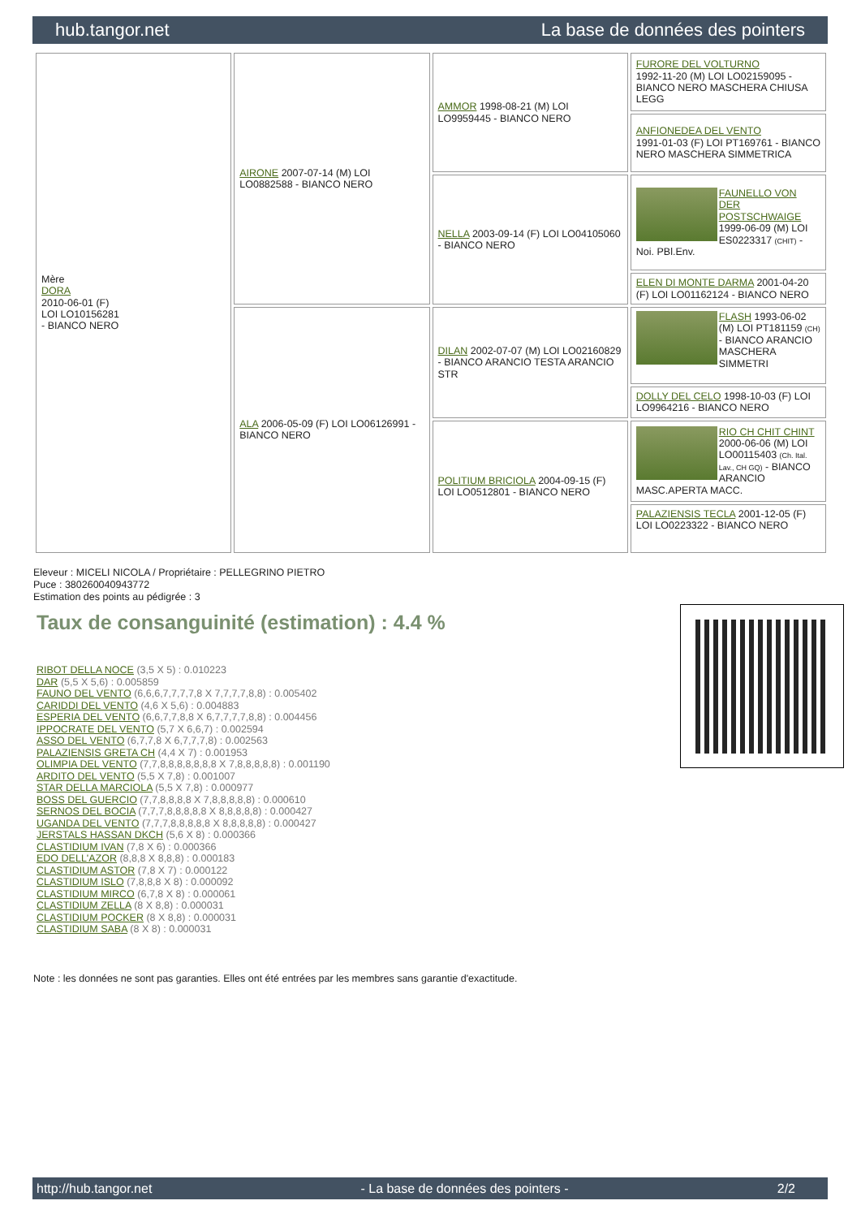hub.tangor.net La base de données des pointers
| Mère DORA 2010-06-01 (F) LOI LO10156281 - BIANCO NERO | AIRONE 2007-07-14 (M) LOI LO0882588 - BIANCO NERO | AMMOR 1998-08-21 (M) LOI LO9959445 - BIANCO NERO | FURORE DEL VOLTURNO 1992-11-20 (M) LOI LO02159095 - BIANCO NERO MASCHERA CHIUSA LEGG |
| | | | ANFIONEDEA DEL VENTO 1991-01-03 (F) LOI PT169761 - BIANCO NERO MASCHERA SIMMETRICA |
| | | NELLA 2003-09-14 (F) LOI LO04105060 - BIANCO NERO | FAUNELLO VON DER POSTSCHWAIGE 1999-06-09 (M) LOI ES0223317 (CHIT) - Noi. PBl.Env. |
| | | | ELEN DI MONTE DARMA 2001-04-20 (F) LOI LO01162124 - BIANCO NERO |
| | ALA 2006-05-09 (F) LOI LO06126991 - BIANCO NERO | DILAN 2002-07-07 (M) LOI LO02160829 - BIANCO ARANCIO TESTA ARANCIO STR | FLASH 1993-06-02 (M) LOI PT181159 (CH) - BIANCO ARANCIO MASCHERA SIMMETRI |
| | | | DOLLY DEL CELO 1998-10-03 (F) LOI LO9964216 - BIANCO NERO |
| | | POLITIUM BRICIOLA 2004-09-15 (F) LOI LO0512801 - BIANCO NERO | RIO CH CHIT CHINT 2000-06-06 (M) LOI LO00115403 (Ch. Ital. Lav., CH GQ) - BIANCO ARANCIO MASC.APERTA MACC. |
| | | | PALAZIENSIS TECLA 2001-12-05 (F) LOI LO0223322 - BIANCO NERO |
Eleveur : MICELI NICOLA / Propriétaire : PELLEGRINO PIETRO
Puce : 380260040943772
Estimation des points au pédigrée : 3
Taux de consanguinité (estimation) : 4.4 %
RIBOT DELLA NOCE (3,5 X 5) : 0.010223
DAR (5,5 X 5,6) : 0.005859
FAUNO DEL VENTO (6,6,6,7,7,7,7,8 X 7,7,7,7,8,8) : 0.005402
CARIDDI DEL VENTO (4,6 X 5,6) : 0.004883
ESPERIA DEL VENTO (6,6,7,7,8,8 X 6,7,7,7,7,8,8) : 0.004456
IPPOCRATE DEL VENTO (5,7 X 6,6,7) : 0.002594
ASSO DEL VENTO (6,7,7,8 X 6,7,7,7,8) : 0.002563
PALAZIENSIS GRETA CH (4,4 X 7) : 0.001953
OLIMPIA DEL VENTO (7,7,8,8,8,8,8,8,8 X 7,8,8,8,8,8) : 0.001190
ARDITO DEL VENTO (5,5 X 7,8) : 0.001007
STAR DELLA MARCIOLA (5,5 X 7,8) : 0.000977
BOSS DEL GUERCIO (7,7,8,8,8,8 X 7,8,8,8,8,8) : 0.000610
SERNOS DEL BOCIA (7,7,7,8,8,8,8,8 X 8,8,8,8,8) : 0.000427
UGANDA DEL VENTO (7,7,7,8,8,8,8,8 X 8,8,8,8,8) : 0.000427
JERSTALS HASSAN DKCH (5,6 X 8) : 0.000366
CLASTIDIUM IVAN (7,8 X 6) : 0.000366
EDO DELL'AZOR (8,8,8 X 8,8,8) : 0.000183
CLASTIDIUM ASTOR (7,8 X 7) : 0.000122
CLASTIDIUM ISLO (7,8,8,8 X 8) : 0.000092
CLASTIDIUM MIRCO (6,7,8 X 8) : 0.000061
CLASTIDIUM ZELLA (8 X 8,8) : 0.000031
CLASTIDIUM POCKER (8 X 8,8) : 0.000031
CLASTIDIUM SABA (8 X 8) : 0.000031
Note : les données ne sont pas garanties. Elles ont été entrées par les membres sans garantie d'exactitude.
http://hub.tangor.net - La base de données des pointers - 2/2